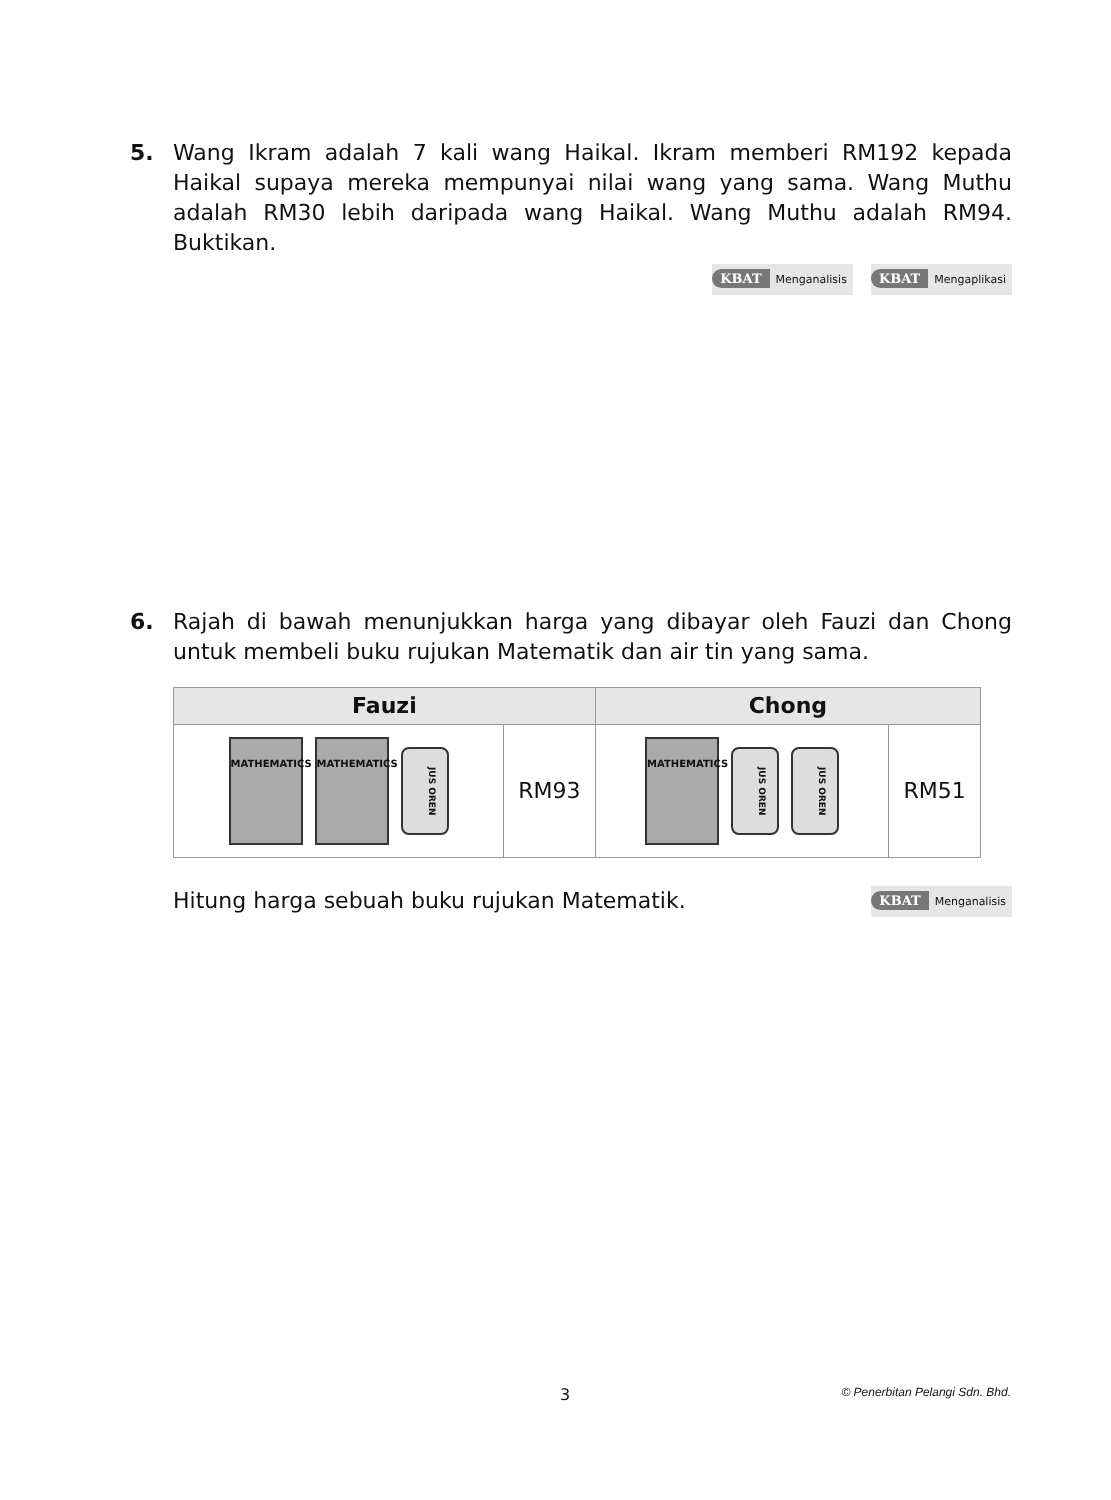5.
Wang Ikram adalah 7 kali wang Haikal. Ikram memberi RM192 kepada Haikal supaya mereka mempunyai nilai wang yang sama. Wang Muthu adalah RM30 lebih daripada wang Haikal. Wang Muthu adalah RM94. Buktikan.
KBAT Menganalisis KBAT Mengaplikasi
6.
Rajah di bawah menunjukkan harga yang dibayar oleh Fauzi dan Chong untuk membeli buku rujukan Matematik dan air tin yang sama.
| Fauzi | | Chong | |
| --- | --- | --- | --- |
| MATHEMATICS MATHEMATICS JUS OREN | RM93 | MATHEMATICS JUS OREN JUS OREN | RM51 |
Hitung harga sebuah buku rujukan Matematik. KBAT Menganalisis
3 © Penerbitan Pelangi Sdn. Bhd.